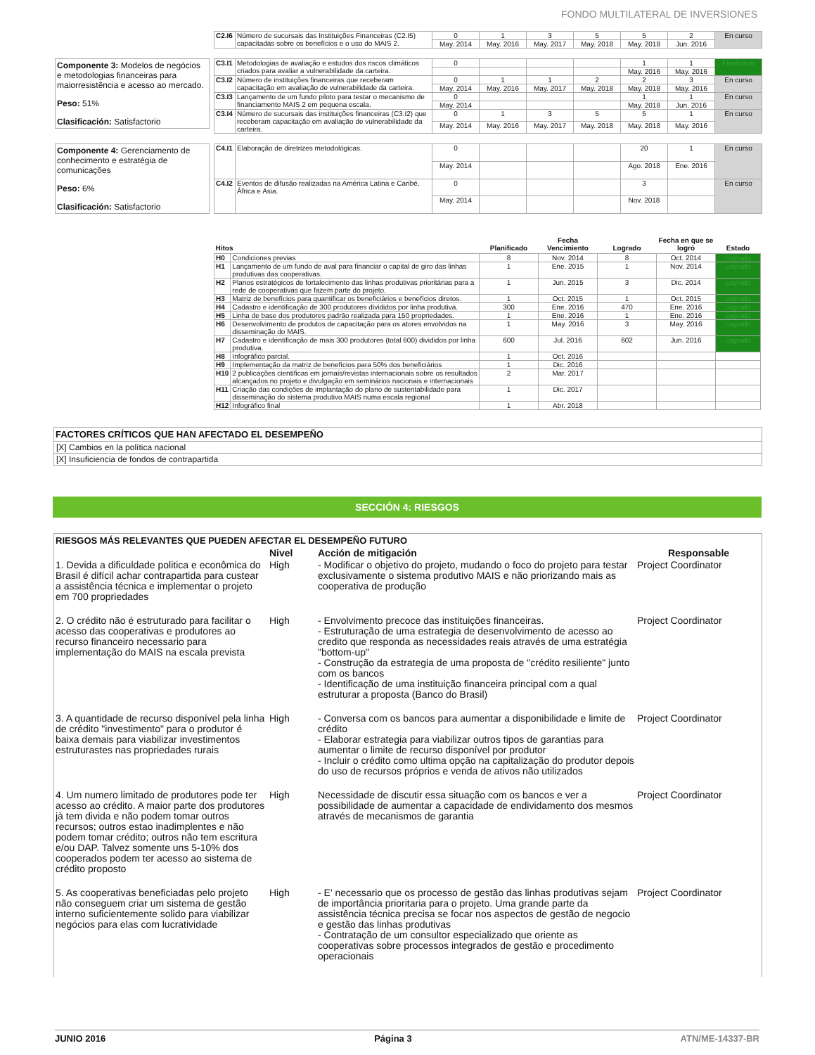FONDO MULTILATERAL DE INVERSIONES
| C2.I6 | Número de sucursais das Instituições Financeiras (C2.I5) capacitadas sobre os benefícios e o uso do MAIS 2. | 0 | 1 | 3 | 5 | 5 | 2 | En curso |
| | | May. 2014 | May. 2016 | May. 2017 | May. 2018 | May. 2018 | Jun. 2016 | |
Componente 3: Modelos de negócios e metodologias financeiras para maiorresistência e acesso ao mercado.
Peso: 51%
Clasificación: Satisfactorio
| C3.I1 | Metodologias de avaliação e estudos dos riscos climáticos criados para avaliar a vulnerabilidade da carteira. | 0 | | | | 1 | 1 | Finalizado |
| | | | | | | May. 2016 | May. 2016 | |
| C3.I2 | Número de instituições financeiras que receberam capacitação em avaliação de vulnerabilidade da carteira. | 0 | 1 | 1 | 2 | 2 | 3 | En curso |
| | | May. 2014 | May. 2016 | May. 2017 | May. 2018 | May. 2018 | May. 2016 | |
| C3.I3 | Lançamento de um fundo piloto para testar o mecanismo de financiamento MAIS 2 em pequena escala. | 0 | | | | 1 | 1 | En curso |
| | | May. 2014 | | | | May. 2018 | Jun. 2016 | |
| C3.I4 | Número de sucursais das instituições financeiras (C3.I2) que receberam capacitação em avaliação de vulnerabilidade da carteira. | 0 | 1 | 3 | 5 | 5 | 1 | En curso |
| | | May. 2014 | May. 2016 | May. 2017 | May. 2018 | May. 2018 | May. 2016 | |
Componente 4: Gerenciamento de conhecimento e estratégia de comunicações
Peso: 6%
Clasificación: Satisfactorio
| C4.I1 | Elaboração de diretrizes metodológicas. | 0 | | | | 20 | 1 | En curso |
| | | May. 2014 | | | | Ago. 2018 | Ene. 2016 | |
| C4.I2 | Eventos de difusão realizadas na América Latina e Caribé, África e Asia. | 0 | | | | 3 | | En curso |
| | | May. 2014 | | | | Nov. 2018 | | |
| Hitos | | Planificado | Fecha Vencimiento | Logrado | Fecha en que se logró | Estado |
| --- | --- | --- | --- | --- | --- | --- |
| H0 | Condiciones previas | 8 | Nov. 2014 | 8 | Oct. 2014 | Logrado |
| H1 | Lançamento de um fundo de aval para financiar o capital de giro das linhas produtivas das cooperativas. | 1 | Ene. 2015 | 1 | Nov. 2014 | Logrado |
| H2 | Planos estratégicos de fortalecimento das linhas produtivas prioritárias para a rede de cooperativas que fazem parte do projeto. | 1 | Jun. 2015 | 3 | Dic. 2014 | Logrado |
| H3 | Matriz de benefícios para quantificar os beneficiários e benefícios diretos. | 1 | Oct. 2015 | 1 | Oct. 2015 | Logrado |
| H4 | Cadastro e identificação de 300 produtores divididos por linha produtiva. | 300 | Ene. 2016 | 470 | Ene. 2016 | Logrado |
| H5 | Linha de base dos produtores padrão realizada para 150 propriedades. | 1 | Ene. 2016 | 1 | Ene. 2016 | Logrado |
| H6 | Desenvolvimento de produtos de capacitação para os atores envolvidos na disseminação do MAIS. | 1 | May. 2016 | 3 | May. 2016 | Logrado |
| H7 | Cadastro e identificação de mais 300 produtores (total 600) divididos por linha produtiva. | 600 | Jul. 2016 | 602 | Jun. 2016 | Logrado |
| H8 | Infográfico parcial. | 1 | Oct. 2016 | | | |
| H9 | Implementação da matriz de benefícios para 50% dos beneficiários | 1 | Dic. 2016 | | | |
| H10 | 2 publicações cientificas em jornais/revistas internacionais sobre os resultados alcançados no projeto e divulgação em seminários nacionais e internacionais | 2 | Mar. 2017 | | | |
| H11 | Criação das condições de implantação do plano de sustentabilidade para disseminação do sistema produtivo MAIS numa escala regional | 1 | Dic. 2017 | | | |
| H12 | Infográfico final | 1 | Abr. 2018 | | | |
FACTORES CRÍTICOS QUE HAN AFECTADO EL DESEMPEÑO
[X] Cambios en la política nacional
[X] Insuficiencia de fondos de contrapartida
SECCIÓN 4: RIESGOS
RIESGOS MÁS RELEVANTES QUE PUEDEN AFECTAR EL DESEMPEÑO FUTURO
| | Nivel | Acción de mitigación | Responsable |
| --- | --- | --- | --- |
| 1. Devida a dificuldade politica e econômica do Brasil é difícil achar contrapartida para custear a assistência técnica e implementar o projeto em 700 propriedades | High | - Modificar o objetivo do projeto, mudando o foco do projeto para testar exclusivamente o sistema produtivo MAIS e não priorizando mais as cooperativa de produção | Project Coordinator |
| 2. O crédito não é estruturado para facilitar o acesso das cooperativas e produtores ao recurso financeiro necessario para implementação do MAIS na escala prevista | High | - Envolvimento precoce das instituições financeiras. - Estruturação de uma estrategia de desenvolvimento de acesso ao credito que responda as necessidades reais através de uma estratégia "bottom-up" - Construção da estrategia de uma proposta de "crédito resiliente" junto com os bancos - Identificação de uma instituição financeira principal com a qual estruturar a proposta (Banco do Brasil) | Project Coordinator |
| 3. A quantidade de recurso disponível pela linha de crédito "investimento" para o produtor é baixa demais para viabilizar investimentos estruturastes nas propriedades rurais | High | - Conversa com os bancos para aumentar a disponibilidade e limite de crédito - Elaborar estrategia para viabilizar outros tipos de garantias para aumentar o limite de recurso disponível por produtor - Incluir o crédito como ultima opção na capitalização do produtor depois do uso de recursos próprios e venda de ativos não utilizados | Project Coordinator |
| 4. Um numero limitado de produtores pode ter acesso ao crédito. A maior parte dos produtores jà tem divida e não podem tomar outros recursos; outros estao inadimplentes e não podem tomar crédito; outros não tem escritura e/ou DAP. Talvez somente uns 5-10% dos cooperados podem ter acesso ao sistema de crédito proposto | High | Necessidade de discutir essa situação com os bancos e ver a possibilidade de aumentar a capacidade de endividamento dos mesmos através de mecanismos de garantia | Project Coordinator |
| 5. As cooperativas beneficiadas pelo projeto não conseguem criar um sistema de gestão interno suficientemente solido para viabilizar negócios para elas com lucratividade | High | - E' necessario que os processo de gestão das linhas produtivas sejam de importância prioritaria para o projeto. Uma grande parte da assistência técnica precisa se focar nos aspectos de gestão de negocio e gestão das linhas produtivas - Contratação de um consultor especializado que oriente as cooperativas sobre processos integrados de gestão e procedimento operacionais | Project Coordinator |
JUNIO 2016 Página 3 ATN/ME-14337-BR